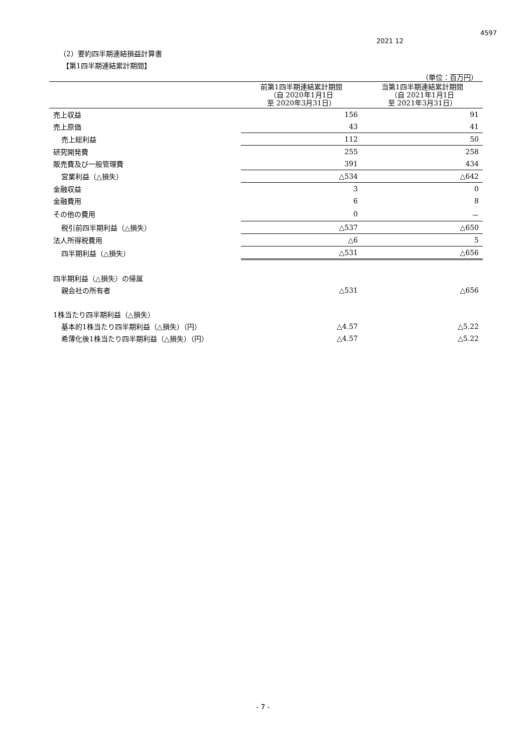4597
2021 12
（2）要約四半期連結損益計算書
【第1四半期連結累計期間】
（単位：百万円）
| | 前第1四半期連結累計期間 （自 2020年1月1日 至 2020年3月31日） | 当第1四半期連結累計期間 （自 2021年1月1日 至 2021年3月31日） |
| --- | --- | --- |
| 売上収益 | 156 | 91 |
| 売上原価 | 43 | 41 |
| 売上総利益 | 112 | 50 |
| 研究開発費 | 255 | 258 |
| 販売費及び一般管理費 | 391 | 434 |
| 営業利益（△損失） | △534 | △642 |
| 金融収益 | 3 | 0 |
| 金融費用 | 6 | 8 |
| その他の費用 | 0 | － |
| 税引前四半期利益（△損失） | △537 | △650 |
| 法人所得税費用 | △6 | 5 |
| 四半期利益（△損失） | △531 | △656 |
| 四半期利益（△損失）の帰属 | | |
| 親会社の所有者 | △531 | △656 |
| 1株当たり四半期利益（△損失） | | |
| 基本的1株当たり四半期利益（△損失）（円） | △4.57 | △5.22 |
| 希薄化後1株当たり四半期利益（△損失）（円） | △4.57 | △5.22 |
- 7 -